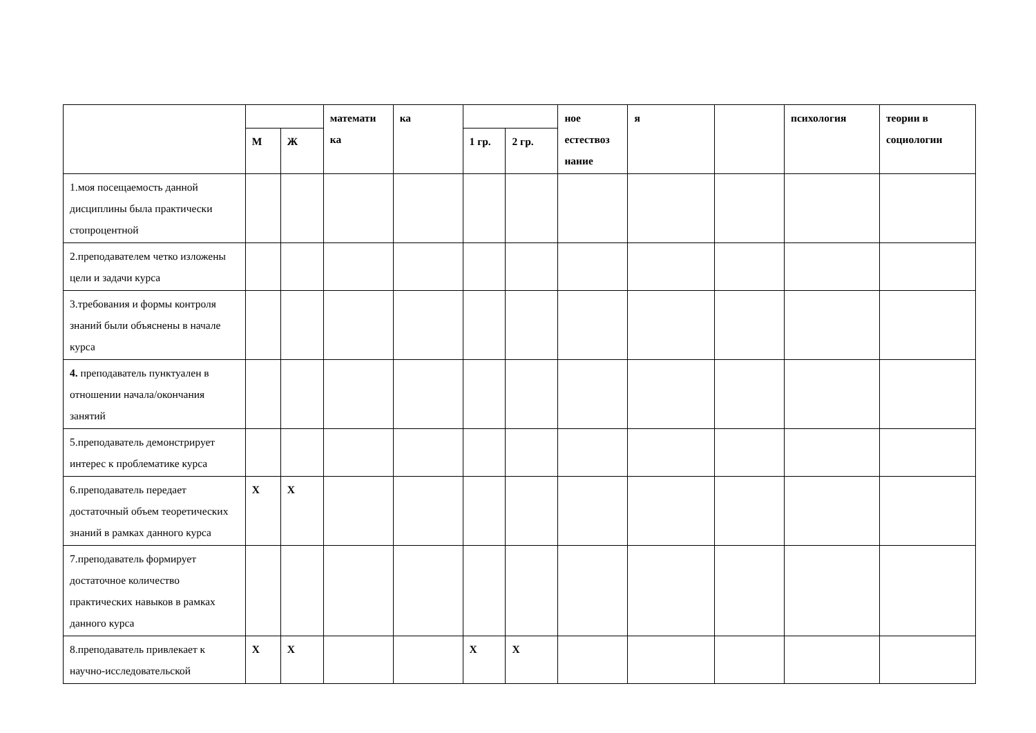| | | | математи ка | ка | | | ное естествоз нание | я | | психология | теории в социологии |
| | М | Ж | | | 1 гр. | 2 гр. | | | | | |
| 1.моя посещаемость данной дисциплины была практически стопроцентной | | | | | | | | | | | |
| 2.преподавателем четко изложены цели и задачи курса | | | | | | | | | | | |
| 3.требования и формы контроля знаний были объяснены в начале курса | | | | | | | | | | | |
| 4. преподаватель пунктуален в отношении начала/окончания занятий | | | | | | | | | | | |
| 5.преподаватель демонстрирует интерес к проблематике курса | | | | | | | | | | | |
| 6.преподаватель передает достаточный объем теоретических знаний в рамках данного курса | Х | Х | | | | | | | | | |
| 7.преподаватель формирует достаточное количество практических навыков в рамках данного курса | | | | | | | | | | | |
| 8.преподаватель привлекает к научно-исследовательской | Х | Х | | | Х | Х | | | | | |